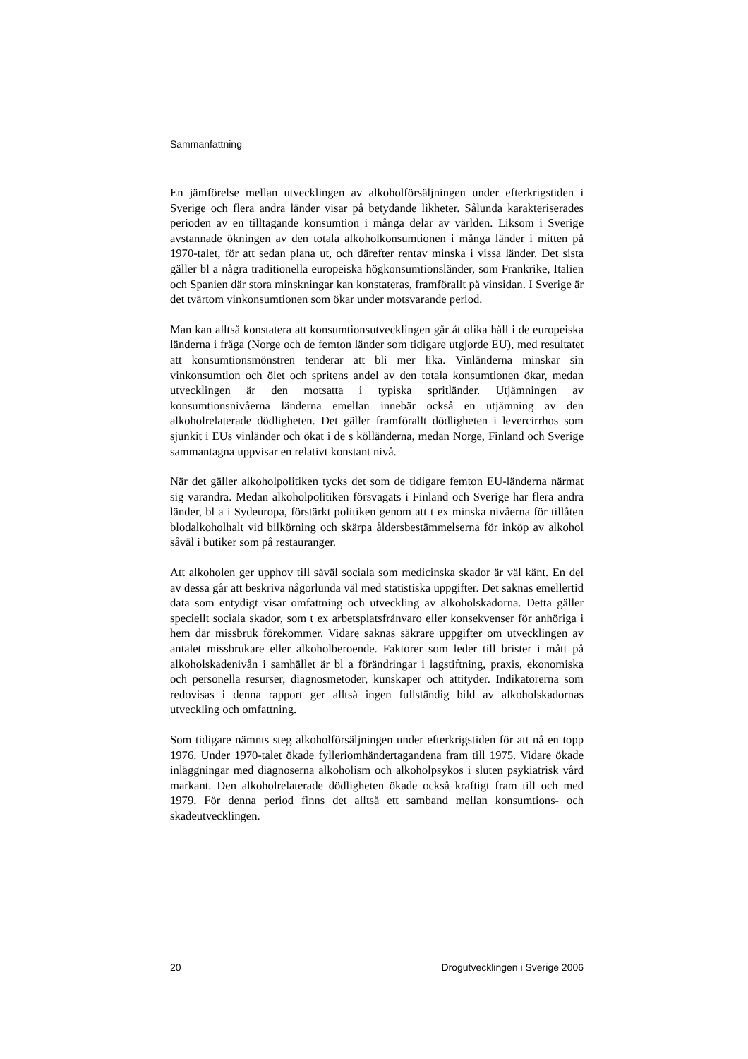Sammanfattning
En jämförelse mellan utvecklingen av alkoholförsäljningen under efterkrigstiden i Sverige och flera andra länder visar på betydande likheter. Sålunda karakteriserades perioden av en tilltagande konsumtion i många delar av världen. Liksom i Sverige avstannade ökningen av den totala alkoholkonsumtionen i många länder i mitten på 1970-talet, för att sedan plana ut, och därefter rentav minska i vissa länder. Det sista gäller bl a några traditionella europeiska högkonsumtionsländer, som Frankrike, Italien och Spanien där stora minskningar kan konstateras, framförallt på vinsidan. I Sverige är det tvärtom vinkonsumtionen som ökar under motsvarande period.
Man kan alltså konstatera att konsumtionsutvecklingen går åt olika håll i de europeiska länderna i fråga (Norge och de femton länder som tidigare utgjorde EU), med resultatet att konsumtionsmönstren tenderar att bli mer lika. Vinländerna minskar sin vinkonsumtion och ölet och spritens andel av den totala konsumtionen ökar, medan utvecklingen är den motsatta i typiska spritländer. Utjämningen av konsumtionsnivåerna länderna emellan innebär också en utjämning av den alkoholrelaterade dödligheten. Det gäller framförallt dödligheten i levercirrhos som sjunkit i EUs vinländer och ökat i de s kölländerna, medan Norge, Finland och Sverige sammantagna uppvisar en relativt konstant nivå.
När det gäller alkoholpolitiken tycks det som de tidigare femton EU-länderna närmat sig varandra. Medan alkoholpolitiken försvagats i Finland och Sverige har flera andra länder, bl a i Sydeuropa, förstärkt politiken genom att t ex minska nivåerna för tillåten blodalkoholhalt vid bilkörning och skärpa åldersbestämmelserna för inköp av alkohol såväl i butiker som på restauranger.
Att alkoholen ger upphov till såväl sociala som medicinska skador är väl känt. En del av dessa går att beskriva någorlunda väl med statistiska uppgifter. Det saknas emellertid data som entydigt visar omfattning och utveckling av alkoholskadorna. Detta gäller speciellt sociala skador, som t ex arbetsplatsfrånvaro eller konsekvenser för anhöriga i hem där missbruk förekommer. Vidare saknas säkrare uppgifter om utvecklingen av antalet missbrukare eller alkoholberoende. Faktorer som leder till brister i mått på alkoholskadenivån i samhället är bl a förändringar i lagstiftning, praxis, ekonomiska och personella resurser, diagnosmetoder, kunskaper och attityder. Indikatorerna som redovisas i denna rapport ger alltså ingen fullständig bild av alkoholskadornas utveckling och omfattning.
Som tidigare nämnts steg alkoholförsäljningen under efterkrigstiden för att nå en topp 1976. Under 1970-talet ökade fylleriomhändertagandena fram till 1975. Vidare ökade inläggningar med diagnoserna alkoholism och alkoholpsykos i sluten psykiatrisk vård markant. Den alkoholrelaterade dödligheten ökade också kraftigt fram till och med 1979. För denna period finns det alltså ett samband mellan konsumtions- och skadeutvecklingen.
20 Drogutvecklingen i Sverige 2006